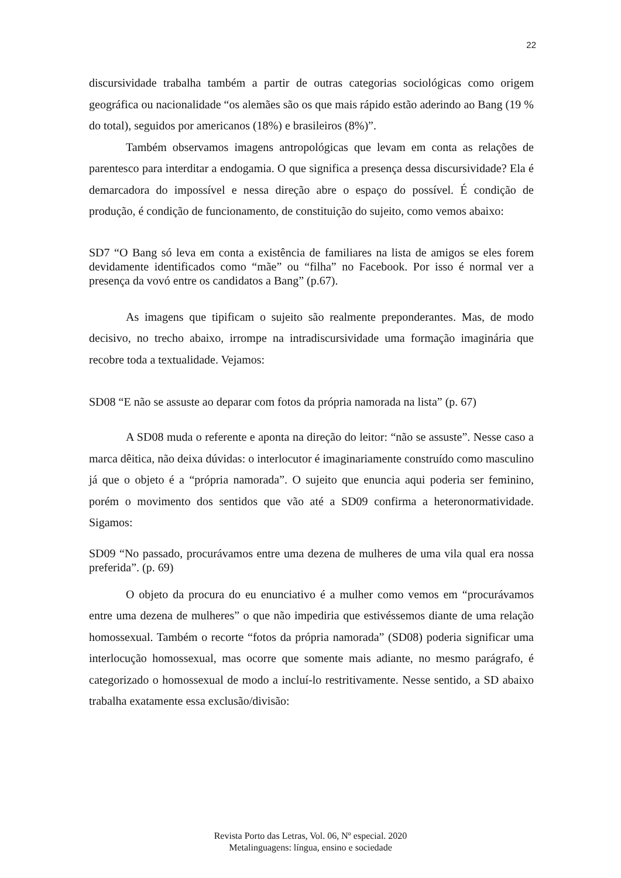22
discursividade trabalha também a partir de outras categorias sociológicas como origem geográfica ou nacionalidade “os alemães são os que mais rápido estão aderindo ao Bang (19 % do total), seguidos por americanos (18%) e brasileiros (8%)”.
Também observamos imagens antropológicas que levam em conta as relações de parentesco para interditar a endogamia. O que significa a presença dessa discursividade? Ela é demarcadora do impossível e nessa direção abre o espaço do possível. É condição de produção, é condição de funcionamento, de constituição do sujeito, como vemos abaixo:
SD7 “O Bang só leva em conta a existência de familiares na lista de amigos se eles forem devidamente identificados como “mãe” ou “filha” no Facebook. Por isso é normal ver a presença da vovó entre os candidatos a Bang” (p.67).
As imagens que tipificam o sujeito são realmente preponderantes. Mas, de modo decisivo, no trecho abaixo, irrompe na intradiscursividade uma formação imaginária que recobre toda a textualidade. Vejamos:
SD08 “E não se assuste ao deparar com fotos da própria namorada na lista” (p. 67)
A SD08 muda o referente e aponta na direção do leitor: “não se assuste”. Nesse caso a marca dêitica, não deixa dúvidas: o interlocutor é imaginariamente construído como masculino já que o objeto é a “própria namorada”. O sujeito que enuncia aqui poderia ser feminino, porém o movimento dos sentidos que vão até a SD09 confirma a heteronormatividade. Sigamos:
SD09 “No passado, procurávamos entre uma dezena de mulheres de uma vila qual era nossa preferida”. (p. 69)
O objeto da procura do eu enunciativo é a mulher como vemos em “procurávamos entre uma dezena de mulheres” o que não impediria que estivéssemos diante de uma relação homossexual. Também o recorte “fotos da própria namorada” (SD08) poderia significar uma interlocução homossexual, mas ocorre que somente mais adiante, no mesmo parágrafo, é categorizado o homossexual de modo a incluí-lo restritivamente. Nesse sentido, a SD abaixo trabalha exatamente essa exclusão/divisão:
Revista Porto das Letras, Vol. 06, Nº especial. 2020
Metalinguagens: língua, ensino e sociedade